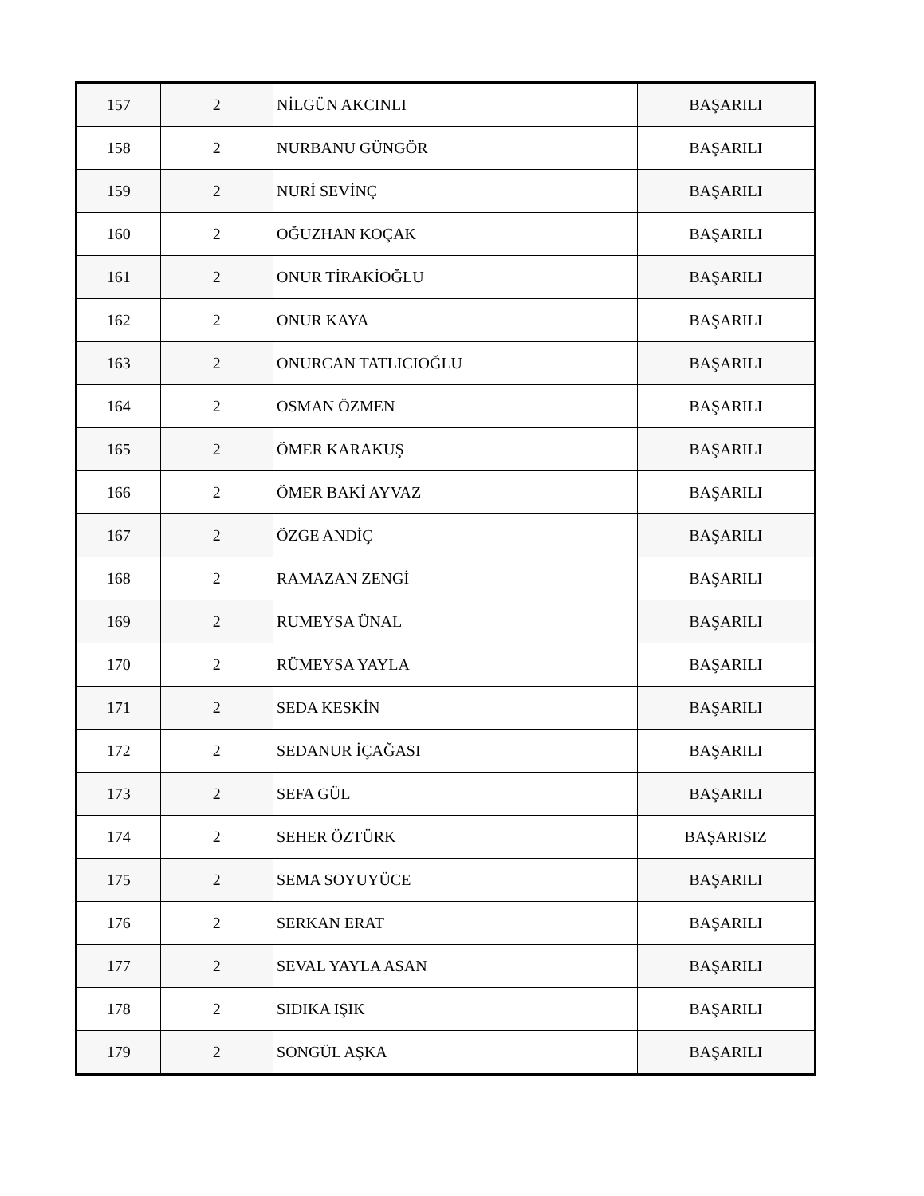| 157 | 2 | NİLGÜN AKCINLI | BAŞARILI |
| 158 | 2 | NURBANU GÜNGÖR | BAŞARILI |
| 159 | 2 | NURİ SEVİNÇ | BAŞARILI |
| 160 | 2 | OĞUZHAN KOÇAK | BAŞARILI |
| 161 | 2 | ONUR TİRAKİOĞLU | BAŞARILI |
| 162 | 2 | ONUR KAYA | BAŞARILI |
| 163 | 2 | ONURCAN TATLICIOĞLU | BAŞARILI |
| 164 | 2 | OSMAN ÖZMEN | BAŞARILI |
| 165 | 2 | ÖMER KARAKUŞ | BAŞARILI |
| 166 | 2 | ÖMER BAKİ AYVAZ | BAŞARILI |
| 167 | 2 | ÖZGE ANDİÇ | BAŞARILI |
| 168 | 2 | RAMAZAN ZENGİ | BAŞARILI |
| 169 | 2 | RUMEYSA ÜNAL | BAŞARILI |
| 170 | 2 | RÜMEYSA YAYLA | BAŞARILI |
| 171 | 2 | SEDA KESKİN | BAŞARILI |
| 172 | 2 | SEDANUR İÇAĞASI | BAŞARILI |
| 173 | 2 | SEFA GÜL | BAŞARILI |
| 174 | 2 | SEHER ÖZTÜRK | BAŞARISIZ |
| 175 | 2 | SEMA SOYUYÜCE | BAŞARILI |
| 176 | 2 | SERKAN ERAT | BAŞARILI |
| 177 | 2 | SEVAL YAYLA ASAN | BAŞARILI |
| 178 | 2 | SIDIKA IŞIK | BAŞARILI |
| 179 | 2 | SONGÜL AŞKA | BAŞARILI |